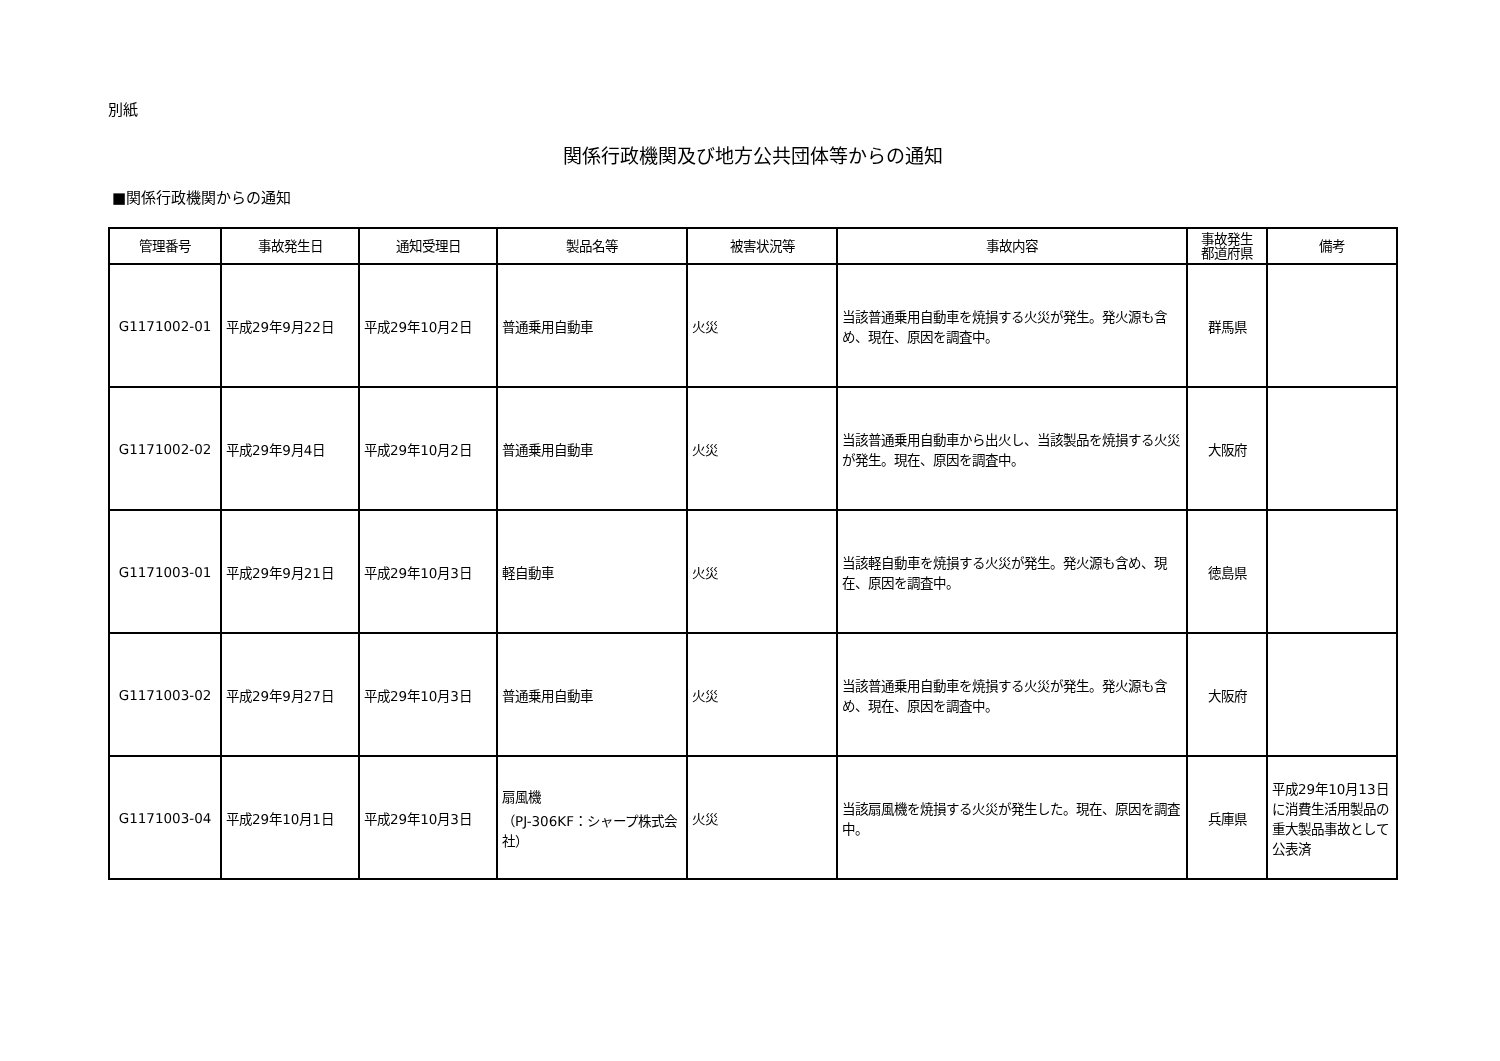別紙
関係行政機関及び地方公共団体等からの通知
■関係行政機関からの通知
| 管理番号 | 事故発生日 | 通知受理日 | 製品名等 | 被害状況等 | 事故内容 | 事故発生 都道府県 | 備考 |
| --- | --- | --- | --- | --- | --- | --- | --- |
| G1171002-01 | 平成29年9月22日 | 平成29年10月2日 | 普通乗用自動車 | 火災 | 当該普通乗用自動車を焼損する火災が発生。発火源も含め、現在、原因を調査中。 | 群馬県 | |
| G1171002-02 | 平成29年9月4日 | 平成29年10月2日 | 普通乗用自動車 | 火災 | 当該普通乗用自動車から出火し、当該製品を焼損する火災が発生。現在、原因を調査中。 | 大阪府 | |
| G1171003-01 | 平成29年9月21日 | 平成29年10月3日 | 軽自動車 | 火災 | 当該軽自動車を焼損する火災が発生。発火源も含め、現在、原因を調査中。 | 徳島県 | |
| G1171003-02 | 平成29年9月27日 | 平成29年10月3日 | 普通乗用自動車 | 火災 | 当該普通乗用自動車を焼損する火災が発生。発火源も含め、現在、原因を調査中。 | 大阪府 | |
| G1171003-04 | 平成29年10月1日 | 平成29年10月3日 | 扇風機 （PJ-306KF：シャープ株式会社） | 火災 | 当該扇風機を焼損する火災が発生した。現在、原因を調査中。 | 兵庫県 | 平成29年10月13日に消費生活用製品の重大製品事故として公表済 |